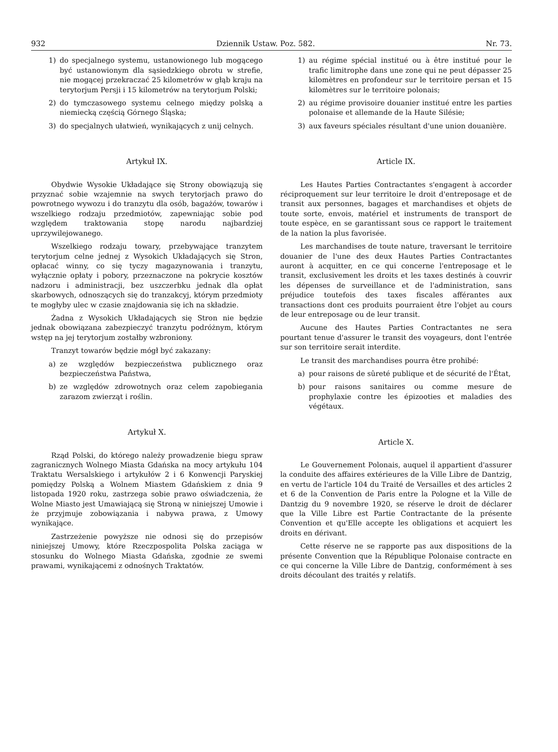932 Dziennik Ustaw. Poz. 582. Nr. 73.
1) do specjalnego systemu, ustanowionego lub mogącego być ustanowionym dla sąsiedzkiego obrotu w strefie, nie mogącej przekraczać 25 kilometrów w głąb kraju na terytorjum Persji i 15 kilometrów na terytorjum Polski;
2) do tymczasowego systemu celnego między polską a niemiecką częścią Górnego Śląska;
3) do specjalnych ułatwień, wynikających z unij celnych.
Artykuł IX.
Obydwie Wysokie Układające się Strony obowiązują się przyznać sobie wzajemnie na swych terytorjach prawo do powrotnego wywozu i do tranzytu dla osób, bagażów, towarów i wszelkiego rodzaju przedmiotów, zapewniając sobie pod względem traktowania stopę narodu najbardziej uprzywilejowanego.
Wszelkiego rodzaju towary, przebywające tranzytem terytorjum celne jednej z Wysokich Układających się Stron, opłacać winny, co się tyczy magazynowania i tranzytu, wyłącznie opłaty i pobory, przeznaczone na pokrycie kosztów nadzoru i administracji, bez uszczerbku jednak dla opłat skarbowych, odnoszących się do tranzakcyj, którym przedmioty te mogłyby ulec w czasie znajdowania się ich na składzie.
Żadna z Wysokich Układających się Stron nie będzie jednak obowiązana zabezpieczyć tranzytu podróżnym, którym wstęp na jej terytorjum zostałby wzbroniony.
Tranzyt towarów będzie mógł być zakazany:
a) ze względów bezpieczeństwa publicznego oraz bezpieczeństwa Państwa,
b) ze względów zdrowotnych oraz celem zapobiegania zarazom zwierząt i roślin.
Artykuł X.
Rząd Polski, do którego należy prowadzenie biegu spraw zagranicznych Wolnego Miasta Gdańska na mocy artykułu 104 Traktatu Wersalskiego i artykułów 2 i 6 Konwencji Paryskiej pomiędzy Polską a Wolnem Miastem Gdańskiem z dnia 9 listopada 1920 roku, zastrzega sobie prawo oświadczenia, że Wolne Miasto jest Umawiającą się Stroną w niniejszej Umowie i że przyjmuje zobowiązania i nabywa prawa, z Umowy wynikające.
Zastrzeżenie powyższe nie odnosi się do przepisów niniejszej Umowy, które Rzeczpospolita Polska zaciąga w stosunku do Wolnego Miasta Gdańska, zgodnie ze swemi prawami, wynikającemi z odnośnych Traktatów.
1) au régime spécial institué ou à être institué pour le trafic limitrophe dans une zone qui ne peut dépasser 25 kilomètres en profondeur sur le territoire persan et 15 kilomètres sur le territoire polonais;
2) au régime provisoire douanier institué entre les parties polonaise et allemande de la Haute Silésie;
3) aux faveurs spéciales résultant d'une union douanière.
Article IX.
Les Hautes Parties Contractantes s'engagent à accorder réciproquement sur leur territoire le droit d'entreposage et de transit aux personnes, bagages et marchandises et objets de toute sorte, envois, matériel et instruments de transport de toute espèce, en se garantissant sous ce rapport le traitement de la nation la plus favorisée.
Les marchandises de toute nature, traversant le territoire douanier de l'une des deux Hautes Parties Contractantes auront à acquitter, en ce qui concerne l'entreposage et le transit, exclusivement les droits et les taxes destinés à couvrir les dépenses de surveillance et de l'administration, sans préjudice toutefois des taxes fiscales afférantes aux transactions dont ces produits pourraient être l'objet au cours de leur entreposage ou de leur transit.
Aucune des Hautes Parties Contractantes ne sera pourtant tenue d'assurer le transit des voyageurs, dont l'entrée sur son territoire serait interdite.
Le transit des marchandises pourra être prohibé:
a) pour raisons de sûreté publique et de sécurité de l'État,
b) pour raisons sanitaires ou comme mesure de prophylaxie contre les épizooties et maladies des végétaux.
Article X.
Le Gouvernement Polonais, auquel il appartient d'assurer la conduite des affaires extérieures de la Ville Libre de Dantzig, en vertu de l'article 104 du Traité de Versailles et des articles 2 et 6 de la Convention de Paris entre la Pologne et la Ville de Dantzig du 9 novembre 1920, se réserve le droit de déclarer que la Ville Libre est Partie Contractante de la présente Convention et qu'Elle accepte les obligations et acquiert les droits en dérivant.
Cette réserve ne se rapporte pas aux dispositions de la présente Convention que la République Polonaise contracte en ce qui concerne la Ville Libre de Dantzig, conformément à ses droits découlant des traités y relatifs.